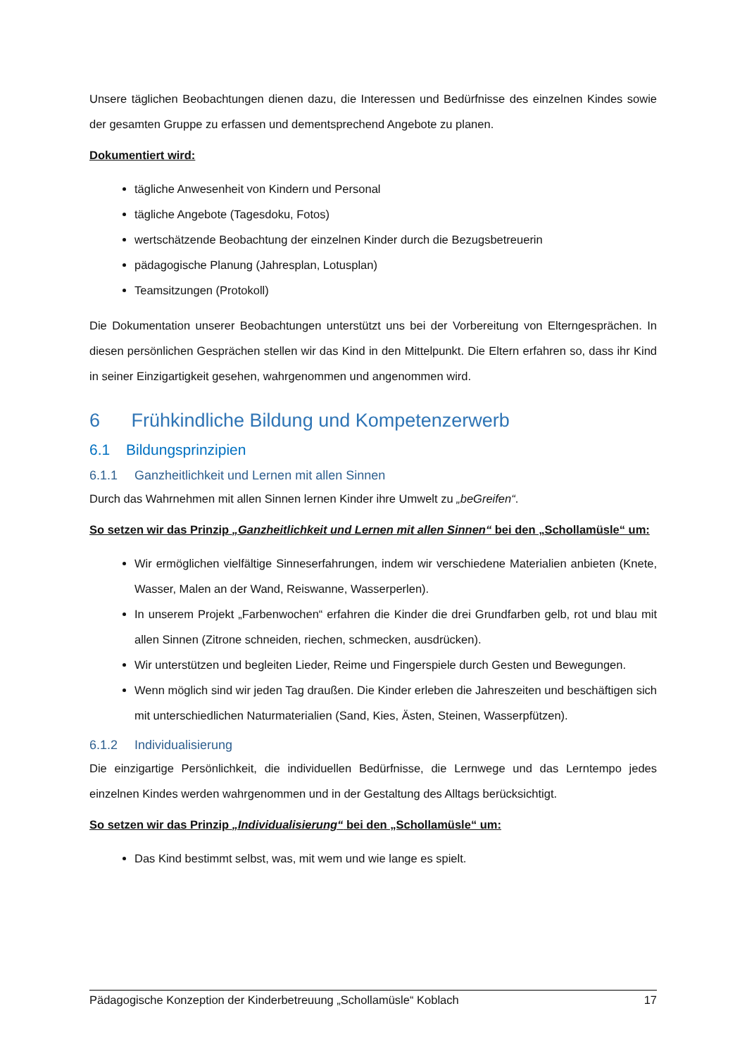Unsere täglichen Beobachtungen dienen dazu, die Interessen und Bedürfnisse des einzelnen Kindes sowie der gesamten Gruppe zu erfassen und dementsprechend Angebote zu planen.
Dokumentiert wird:
tägliche Anwesenheit von Kindern und Personal
tägliche Angebote (Tagesdoku, Fotos)
wertschätzende Beobachtung der einzelnen Kinder durch die Bezugsbetreuerin
pädagogische Planung (Jahresplan, Lotusplan)
Teamsitzungen (Protokoll)
Die Dokumentation unserer Beobachtungen unterstützt uns bei der Vorbereitung von Eltern­gesprächen. In diesen persönlichen Gesprächen stellen wir das Kind in den Mittelpunkt. Die Eltern erfahren so, dass ihr Kind in seiner Einzigartigkeit gesehen, wahrgenommen und angenommen wird.
6 Frühkindliche Bildung und Kompetenzerwerb
6.1 Bildungsprinzipien
6.1.1 Ganzheitlichkeit und Lernen mit allen Sinnen
Durch das Wahrnehmen mit allen Sinnen lernen Kinder ihre Umwelt zu „beGreifen“.
So setzen wir das Prinzip „Ganzheitlichkeit und Lernen mit allen Sinnen“ bei den „Schollamüsle“ um:
Wir ermöglichen vielfältige Sinneserfahrungen, indem wir verschiedene Materialien anbieten (Knete, Wasser, Malen an der Wand, Reiswanne, Wasserperlen).
In unserem Projekt „Farbenwochen“ erfahren die Kinder die drei Grundfarben gelb, rot und blau mit allen Sinnen (Zitrone schneiden, riechen, schmecken, ausdrücken).
Wir unterstützen und begleiten Lieder, Reime und Fingerspiele durch Gesten und Bewegungen.
Wenn möglich sind wir jeden Tag draußen. Die Kinder erleben die Jahreszeiten und beschäftigen sich mit unterschiedlichen Naturmaterialien (Sand, Kies, Ästen, Steinen, Wasserpfützen).
6.1.2 Individualisierung
Die einzigartige Persönlichkeit, die individuellen Bedürfnisse, die Lernwege und das Lerntempo jedes einzelnen Kindes werden wahrgenommen und in der Gestaltung des Alltags berücksichtigt.
So setzen wir das Prinzip „Individualisierung“ bei den „Schollamüsle“ um:
Das Kind bestimmt selbst, was, mit wem und wie lange es spielt.
Pädagogische Konzeption der Kinderbetreuung „Schollamüsle“ Koblach 17